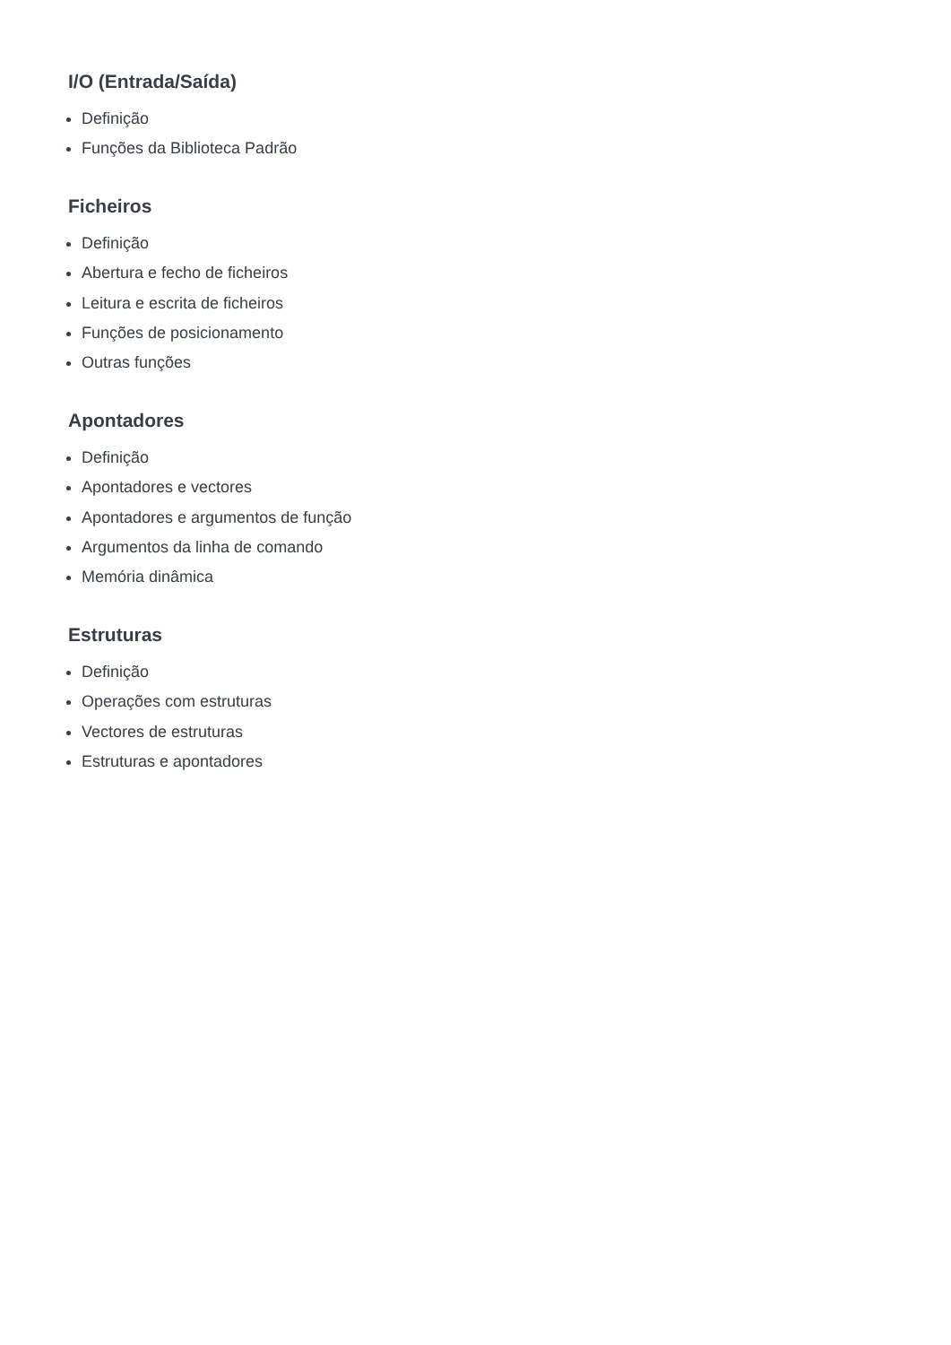I/O (Entrada/Saída)
Definição
Funções da Biblioteca Padrão
Ficheiros
Definição
Abertura e fecho de ficheiros
Leitura e escrita de ficheiros
Funções de posicionamento
Outras funções
Apontadores
Definição
Apontadores e vectores
Apontadores e argumentos de função
Argumentos da linha de comando
Memória dinâmica
Estruturas
Definição
Operações com estruturas
Vectores de estruturas
Estruturas e apontadores